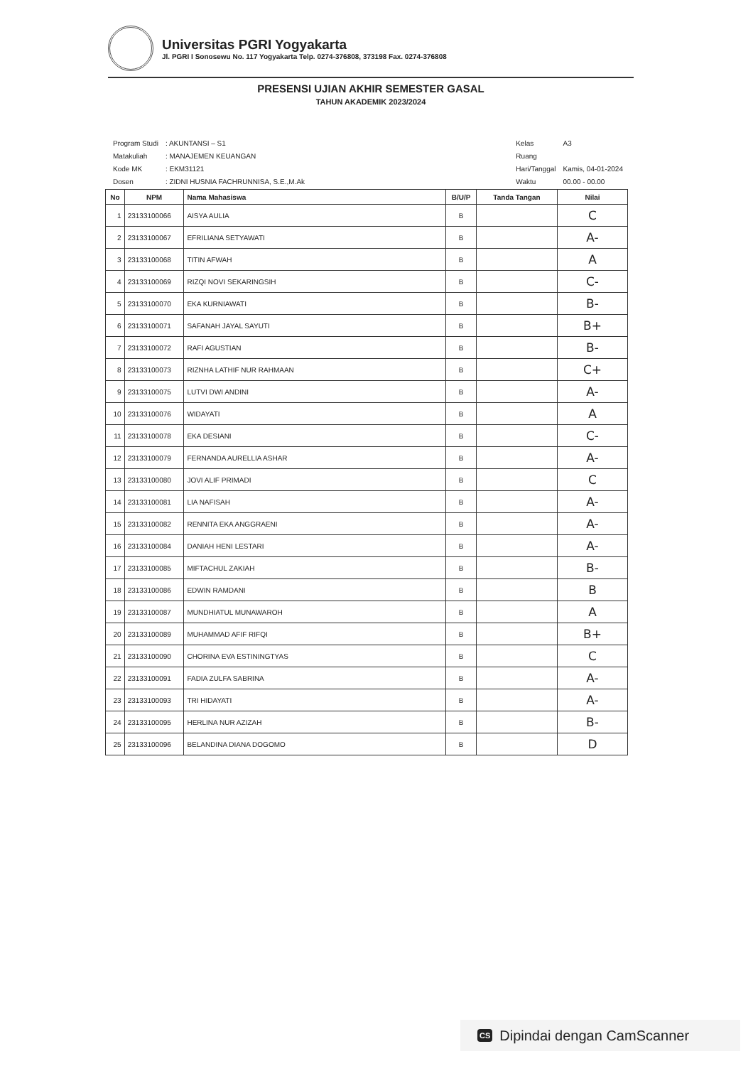Universitas PGRI Yogyakarta
Jl. PGRI I Sonosewu No. 117 Yogyakarta Telp. 0274-376808, 373198 Fax. 0274-376808
PRESENSI UJIAN AKHIR SEMESTER GASAL
TAHUN AKADEMIK 2023/2024
| Program Studi | : AKUNTANSI – S1 |
| Matakuliah | : MANAJEMEN KEUANGAN |
| Kode MK | : EKM31121 |
| Dosen | : ZIDNI HUSNIA FACHRUNNISA, S.E.,M.Ak |
| Kelas | A3 |
| Ruang | |
| Hari/Tanggal | Kamis, 04-01-2024 |
| Waktu | 00.00 - 00.00 |
| No | NPM | Nama Mahasiswa | B/U/P | Tanda Tangan | Nilai |
| --- | --- | --- | --- | --- | --- |
| 1 | 23133100066 | AISYA AULIA | B | | C |
| 2 | 23133100067 | EFRILIANA SETYAWATI | B | | A- |
| 3 | 23133100068 | TITIN AFWAH | B | | A |
| 4 | 23133100069 | RIZQI NOVI SEKARINGSIH | B | | C- |
| 5 | 23133100070 | EKA KURNIAWATI | B | | B- |
| 6 | 23133100071 | SAFANAH JAYAL SAYUTI | B | | B+ |
| 7 | 23133100072 | RAFI AGUSTIAN | B | | B- |
| 8 | 23133100073 | RIZNHA LATHIF NUR RAHMAAN | B | | C+ |
| 9 | 23133100075 | LUTVI DWI ANDINI | B | | A- |
| 10 | 23133100076 | WIDAYATI | B | | A |
| 11 | 23133100078 | EKA DESIANI | B | | C- |
| 12 | 23133100079 | FERNANDA AURELLIA ASHAR | B | | A- |
| 13 | 23133100080 | JOVI ALIF PRIMADI | B | | C |
| 14 | 23133100081 | LIA NAFISAH | B | | A- |
| 15 | 23133100082 | RENNITA EKA ANGGRAENI | B | | A- |
| 16 | 23133100084 | DANIAH HENI LESTARI | B | | A- |
| 17 | 23133100085 | MIFTACHUL ZAKIAH | B | | B- |
| 18 | 23133100086 | EDWIN RAMDANI | B | | B |
| 19 | 23133100087 | MUNDHIATUL MUNAWAROH | B | | A |
| 20 | 23133100089 | MUHAMMAD AFIF RIFQI | B | | B+ |
| 21 | 23133100090 | CHORINA EVA ESTININGTYAS | B | | C |
| 22 | 23133100091 | FADIA ZULFA SABRINA | B | | A- |
| 23 | 23133100093 | TRI HIDAYATI | B | | A- |
| 24 | 23133100095 | HERLINA NUR AZIZAH | B | | B- |
| 25 | 23133100096 | BELANDINA DIANA DOGOMO | B | | D |
CS Dipindai dengan CamScanner